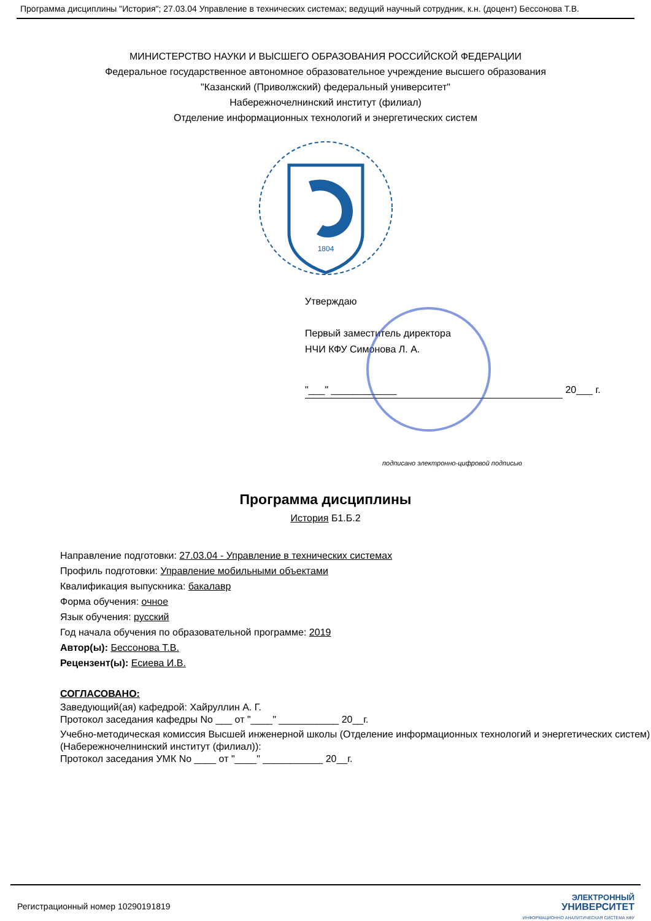Программа дисциплины "История"; 27.03.04 Управление в технических системах; ведущий научный сотрудник, к.н. (доцент) Бессонова Т.В.
МИНИСТЕРСТВО НАУКИ И ВЫСШЕГО ОБРАЗОВАНИЯ РОССИЙСКОЙ ФЕДЕРАЦИИ
Федеральное государственное автономное образовательное учреждение высшего образования
"Казанский (Приволжский) федеральный университет"
Набережночелнинский институт (филиал)
Отделение информационных технологий и энергетических систем
1804
Утверждаю
Первый заместитель директора
НЧИ КФУ Симонова Л. А.
"___" ____________
20___ г.
подписано электронно-цифровой подписью
Программа дисциплины
История Б1.Б.2
Направление подготовки: 27.03.04 - Управление в технических системах
Профиль подготовки: Управление мобильными объектами
Квалификация выпускника: бакалавр
Форма обучения: очное
Язык обучения: русский
Год начала обучения по образовательной программе: 2019
Автор(ы): Бессонова Т.В.
Рецензент(ы): Есиева И.В.
СОГЛАСОВАНО:
Заведующий(ая) кафедрой: Хайруллин А. Г.
Протокол заседания кафедры No ___ от "____" ___________ 20__г.
Учебно-методическая комиссия Высшей инженерной школы (Отделение информационных технологий и энергетических систем) (Набережночелнинский институт (филиал)):
Протокол заседания УМК No ____ от "____" ___________ 20__г.
Регистрационный номер 10290191819
ЭЛЕКТРОННЫЙ
УНИВЕРСИТЕТ
ИНФОРМАЦИОННО АНАЛИТИЧЕСКАЯ СИСТЕМА КФУ